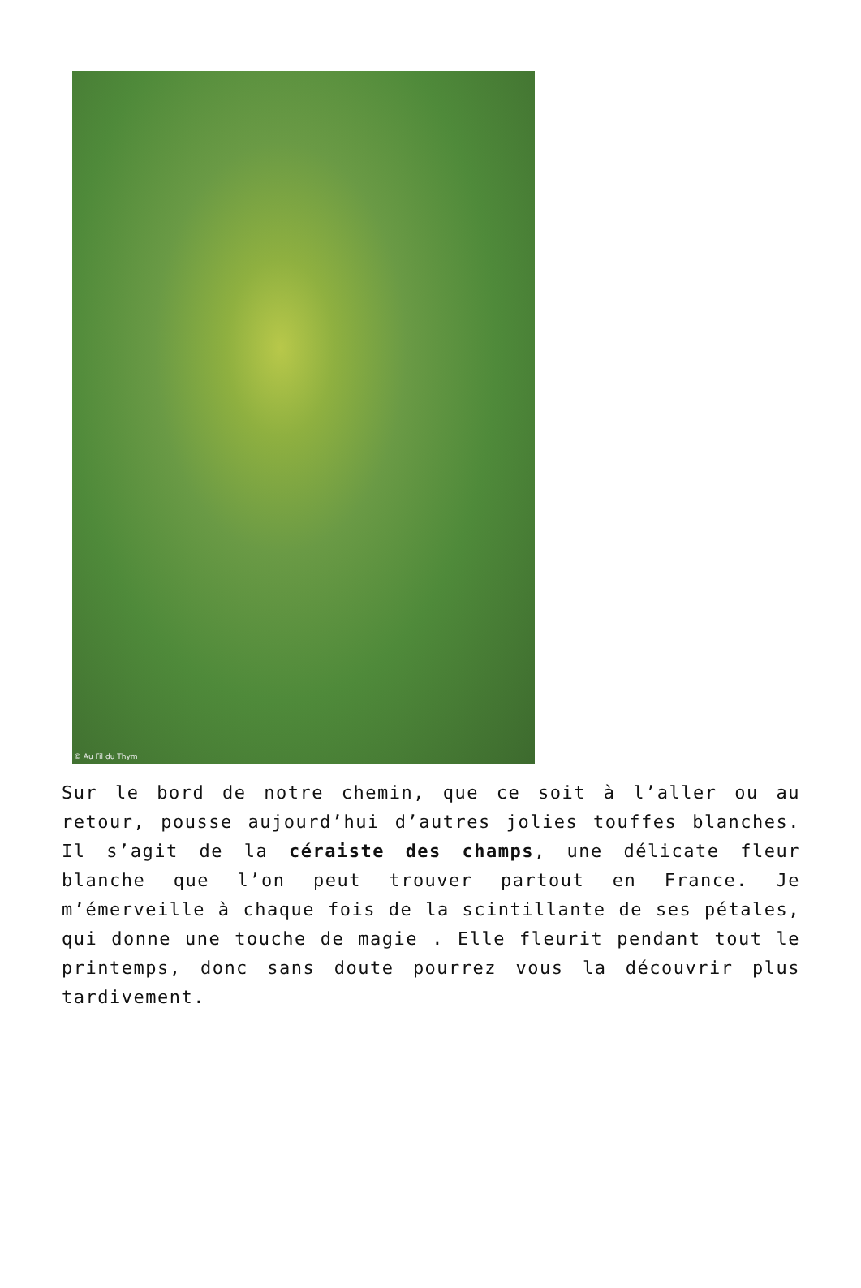© Au Fil du Thym
Sur le bord de notre chemin, que ce soit à l’aller ou au retour, pousse aujourd’hui d’autres jolies touffes blanches. Il s’agit de la céraiste des champs, une délicate fleur blanche que l’on peut trouver partout en France. Je m’émerveille à chaque fois de la scintillante de ses pétales, qui donne une touche de magie . Elle fleurit pendant tout le printemps, donc sans doute pourrez vous la découvrir plus tardivement.